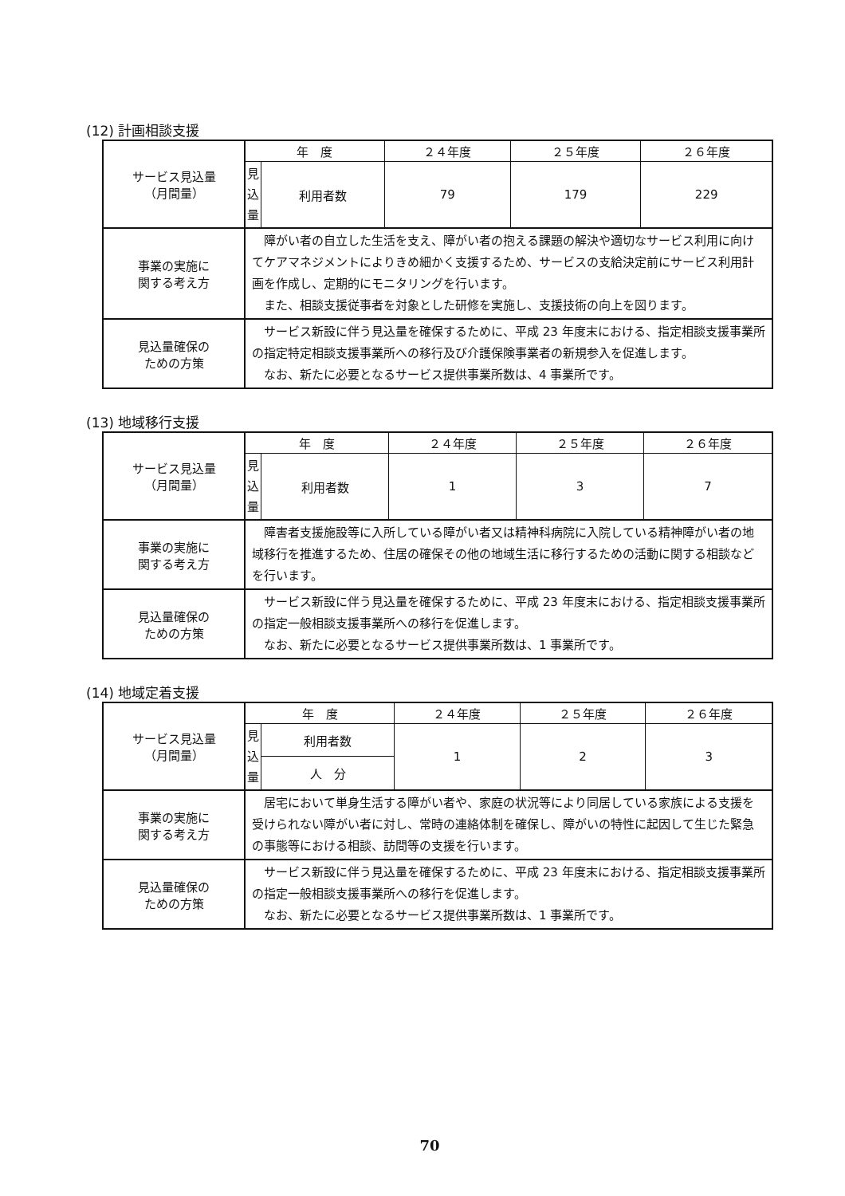(12) 計画相談支援
| サービス見込量 （月間量） | 年 度 | | ２４年度 | ２５年度 | ２６年度 |
| | 見 込 量 | 利用者数 | 79 | 179 | 229 |
| 事業の実施に 関する考え方 | 障がい者の自立した生活を支え、障がい者の抱える課題の解決や適切なサービス利用に向けてケアマネジメントによりきめ細かく支援するため、サービスの支給決定前にサービス利用計画を作成し、定期的にモニタリングを行います。 また、相談支援従事者を対象とした研修を実施し、支援技術の向上を図ります。 | | | | |
| 見込量確保の ための方策 | サービス新設に伴う見込量を確保するために、平成 23 年度末における、指定相談支援事業所の指定特定相談支援事業所への移行及び介護保険事業者の新規参入を促進します。 なお、新たに必要となるサービス提供事業所数は、4 事業所です。 | | | | |
(13) 地域移行支援
| サービス見込量 （月間量） | 年 度 | | ２４年度 | ２５年度 | ２６年度 |
| | 見 込 量 | 利用者数 | 1 | 3 | 7 |
| 事業の実施に 関する考え方 | 障害者支援施設等に入所している障がい者又は精神科病院に入院している精神障がい者の地域移行を推進するため、住居の確保その他の地域生活に移行するための活動に関する相談などを行います。 | | | | |
| 見込量確保の ための方策 | サービス新設に伴う見込量を確保するために、平成 23 年度末における、指定相談支援事業所の指定一般相談支援事業所への移行を促進します。 なお、新たに必要となるサービス提供事業所数は、1 事業所です。 | | | | |
(14) 地域定着支援
| サービス見込量 （月間量） | 年 度 | | ２４年度 | ２５年度 | ２６年度 |
| | 見 込 量 | 利用者数 | 1 | 2 | 3 |
| | | 人 分 | | | |
| 事業の実施に 関する考え方 | 居宅において単身生活する障がい者や、家庭の状況等により同居している家族による支援を受けられない障がい者に対し、常時の連絡体制を確保し、障がいの特性に起因して生じた緊急の事態等における相談、訪問等の支援を行います。 | | | | |
| 見込量確保の ための方策 | サービス新設に伴う見込量を確保するために、平成 23 年度末における、指定相談支援事業所の指定一般相談支援事業所への移行を促進します。 なお、新たに必要となるサービス提供事業所数は、1 事業所です。 | | | | |
70